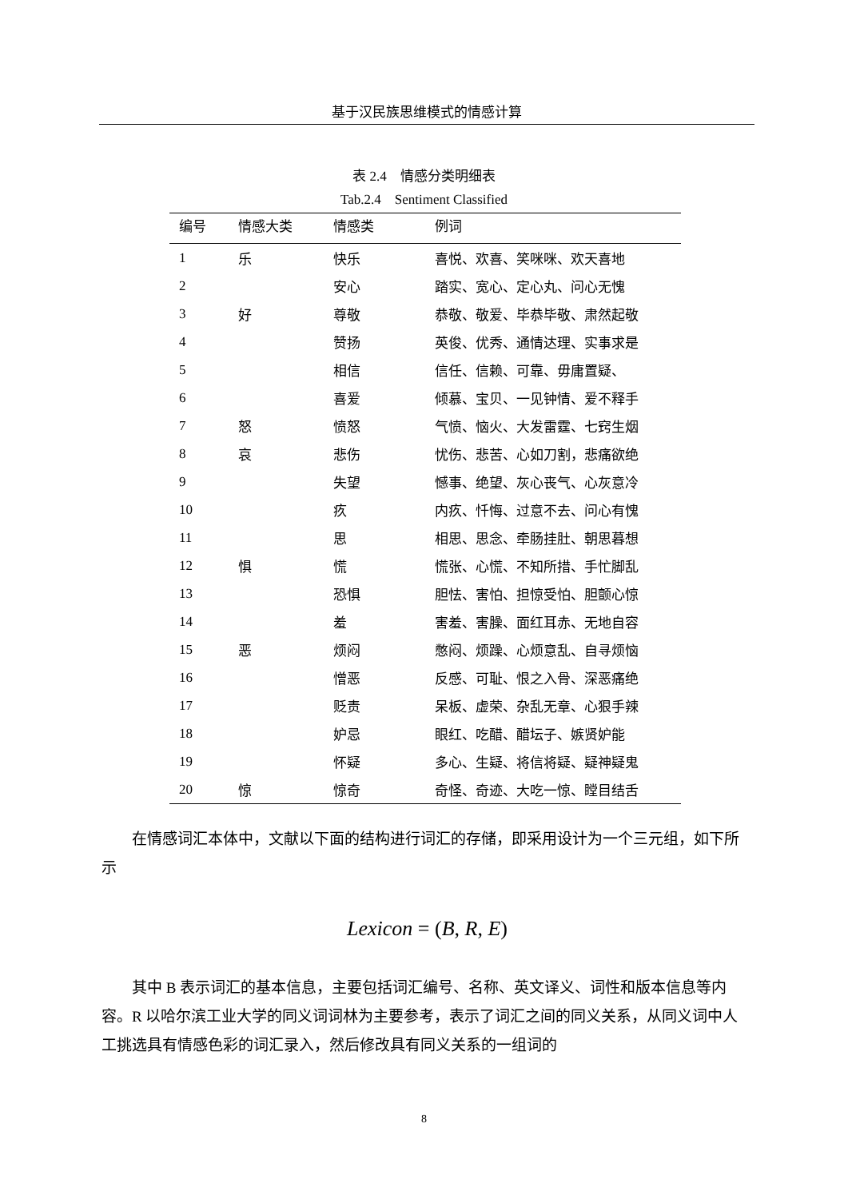基于汉民族思维模式的情感计算
表 2.4　情感分类明细表
Tab.2.4　Sentiment Classified
| 编号 | 情感大类 | 情感类 | 例词 |
| --- | --- | --- | --- |
| 1 | 乐 | 快乐 | 喜悦、欢喜、笑咪咪、欢天喜地 |
| 2 | | 安心 | 踏实、宽心、定心丸、问心无愧 |
| 3 | 好 | 尊敬 | 恭敬、敬爱、毕恭毕敬、肃然起敬 |
| 4 | | 赞扬 | 英俊、优秀、通情达理、实事求是 |
| 5 | | 相信 | 信任、信赖、可靠、毋庸置疑、 |
| 6 | | 喜爱 | 倾慕、宝贝、一见钟情、爱不释手 |
| 7 | 怒 | 愤怒 | 气愤、恼火、大发雷霆、七窍生烟 |
| 8 | 哀 | 悲伤 | 忧伤、悲苦、心如刀割，悲痛欲绝 |
| 9 | | 失望 | 憾事、绝望、灰心丧气、心灰意冷 |
| 10 | | 疚 | 内疚、忏悔、过意不去、问心有愧 |
| 11 | | 思 | 相思、思念、牵肠挂肚、朝思暮想 |
| 12 | 惧 | 慌 | 慌张、心慌、不知所措、手忙脚乱 |
| 13 | | 恐惧 | 胆怯、害怕、担惊受怕、胆颤心惊 |
| 14 | | 羞 | 害羞、害臊、面红耳赤、无地自容 |
| 15 | 恶 | 烦闷 | 憋闷、烦躁、心烦意乱、自寻烦恼 |
| 16 | | 憎恶 | 反感、可耻、恨之入骨、深恶痛绝 |
| 17 | | 贬责 | 呆板、虚荣、杂乱无章、心狠手辣 |
| 18 | | 妒忌 | 眼红、吃醋、醋坛子、嫉贤妒能 |
| 19 | | 怀疑 | 多心、生疑、将信将疑、疑神疑鬼 |
| 20 | 惊 | 惊奇 | 奇怪、奇迹、大吃一惊、瞠目结舌 |
在情感词汇本体中，文献以下面的结构进行词汇的存储，即采用设计为一个三元组，如下所示
Lexicon = (B, R, E)
其中 B 表示词汇的基本信息，主要包括词汇编号、名称、英文译义、词性和版本信息等内容。R 以哈尔滨工业大学的同义词词林为主要参考，表示了词汇之间的同义关系，从同义词中人工挑选具有情感色彩的词汇录入，然后修改具有同义关系的一组词的
8